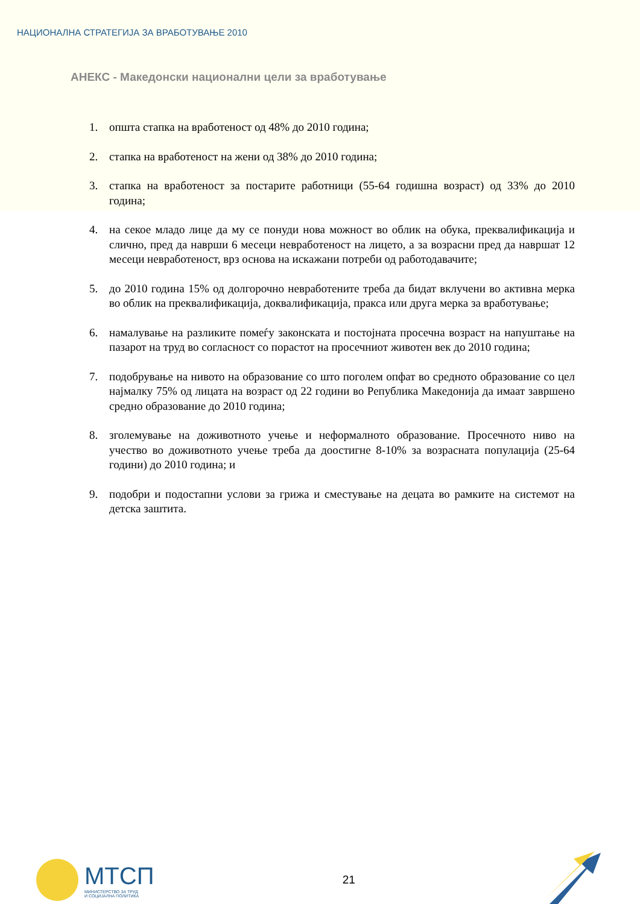НАЦИОНАЛНА СТРАТЕГИЈА ЗА ВРАБОТУВАЊЕ 2010
АНЕКС - Македонски национални цели за вработување
1. општа стапка на вработеност од 48% до 2010 година;
2. стапка на вработеност на жени од 38% до 2010 година;
3. стапка на вработеност за постарите работници (55-64 годишна возраст) од 33% до 2010 година;
4. на секое младо лице да му се понуди нова можност во облик на обука, преквалификација и слично, пред да наврши 6 месеци невработеност на лицето, а за возрасни пред да навршат 12 месеци невработеност, врз основа на искажани потреби од работодавачите;
5. до 2010 година 15% од долгорочно невработените треба да бидат вклучени во активна мерка во облик на преквалификација, доквалификација, пракса или друга мерка за вработување;
6. намалување на разликите помеѓу законската и постојната просечна возраст на напуштање на пазарот на труд во согласност со порастот на просечниот животен век до 2010 година;
7. подобрување на нивото на образование со што поголем опфат во средното образование со цел најмалку 75% од лицата на возраст од 22 години во Република Македонија да имаат завршено средно образование до 2010 година;
8. зголемување на доживотното учење и неформалното образование. Просечното ниво на учество во доживотното учење треба да доостигне 8-10% за возрасната популација (25-64 години) до 2010 година; и
9. подобри и подостапни услови за грижа и сместување на децата во рамките на системот на детска заштита.
МТСП
МИНИСТЕРСТВО ЗА ТРУД
И СОЦИЈАЛНА ПОЛИТИКА
21